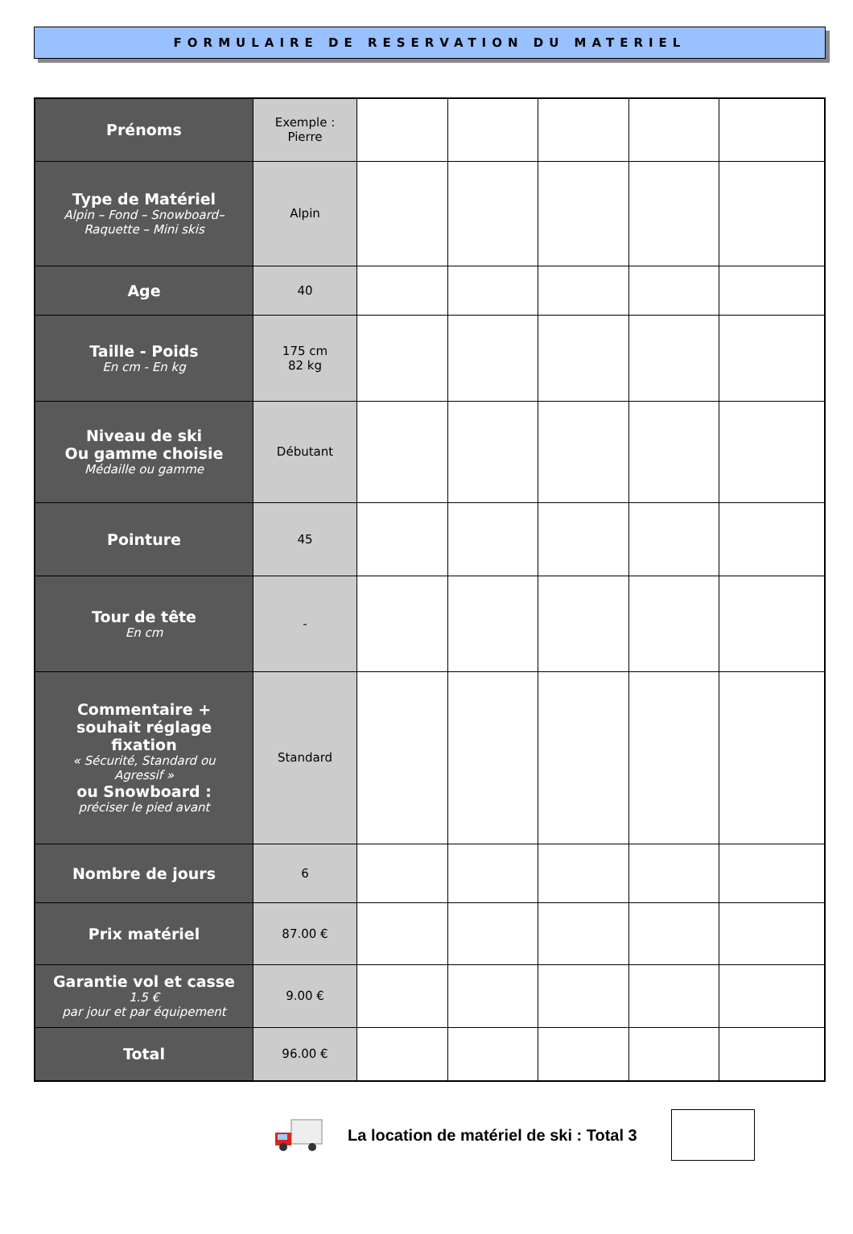FORMULAIRE DE RESERVATION DU MATERIEL
| Prénoms | Exemple : Pierre | | | | | |
| Type de Matériel Alpin – Fond – Snowboard– Raquette – Mini skis | Alpin | | | | | |
| Age | 40 | | | | | |
| Taille - Poids En cm - En kg | 175 cm 82 kg | | | | | |
| Niveau de ski Ou gamme choisie Médaille ou gamme | Débutant | | | | | |
| Pointure | 45 | | | | | |
| Tour de tête En cm | - | | | | | |
| Commentaire + souhait réglage fixation « Sécurité, Standard ou Agressif » ou Snowboard : préciser le pied avant | Standard | | | | | |
| Nombre de jours | 6 | | | | | |
| Prix matériel | 87.00 € | | | | | |
| Garantie vol et casse 1.5 € par jour et par équipement | 9.00 € | | | | | |
| Total | 96.00 € | | | | | |
La location de matériel de ski : Total 3